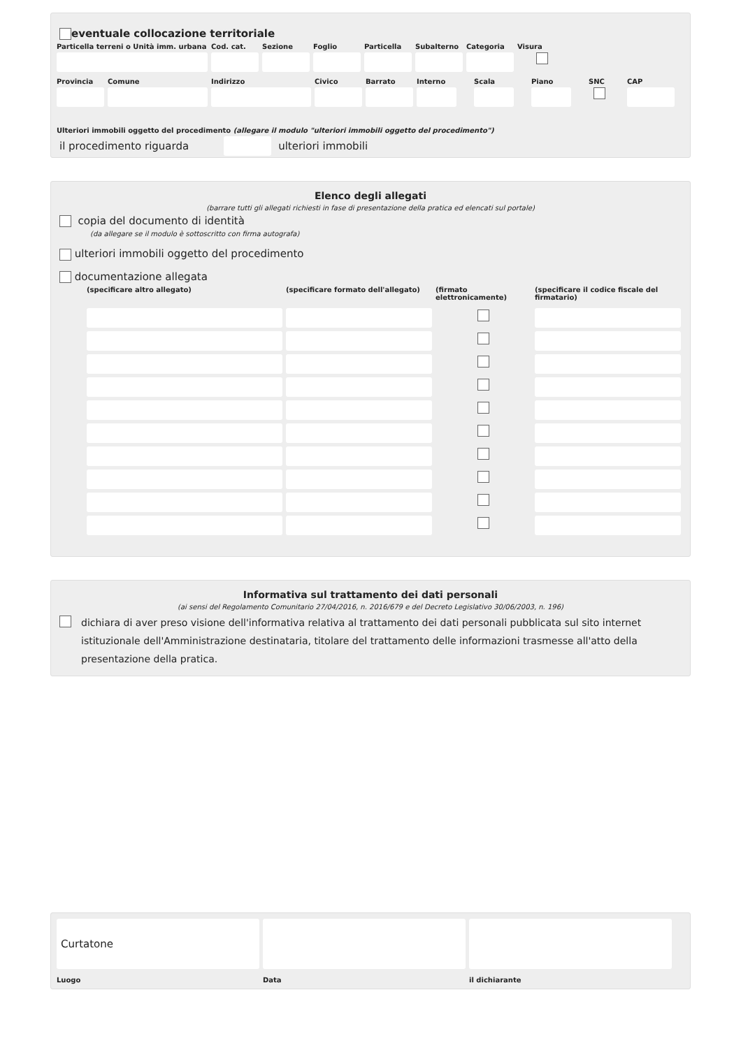eventuale collocazione territoriale
Particella terreni o Unità imm. urbana
Cod. cat.
Sezione Foglio Particella
Subalterno
Categoria
Visura
Provincia
Comune Indirizzo Civico Barrato Interno
Scala Piano SNC CAP
Ulteriori immobili oggetto del procedimento (allegare il modulo "ulteriori immobili oggetto del procedimento")
il procedimento riguarda
ulteriori immobili
Elenco degli allegati
(barrare tutti gli allegati richiesti in fase di presentazione della pratica ed elencati sul portale)
copia del documento di identità
(da allegare se il modulo è sottoscritto con firma autografa)
ulteriori immobili oggetto del procedimento
documentazione allegata
(specificare altro allegato) (specificare formato dell'allegato) (firmato elettronicamente) (specificare il codice fiscale del firmatario)
Informativa sul trattamento dei dati personali
(ai sensi del Regolamento Comunitario 27/04/2016, n. 2016/679 e del Decreto Legislativo 30/06/2003, n. 196)
dichiara di aver preso visione dell'informativa relativa al trattamento dei dati personali pubblicata sul sito internet istituzionale dell'Amministrazione destinataria, titolare del trattamento delle informazioni trasmesse all'atto della presentazione della pratica.
Curtatone
Luogo Data il dichiarante